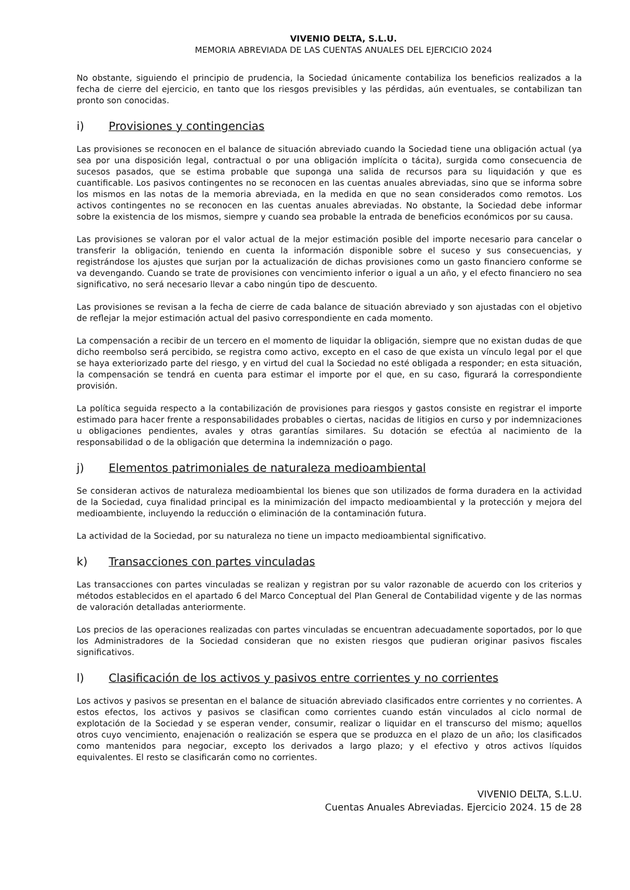VIVENIO DELTA, S.L.U.
MEMORIA ABREVIADA DE LAS CUENTAS ANUALES DEL EJERCICIO 2024
No obstante, siguiendo el principio de prudencia, la Sociedad únicamente contabiliza los beneficios realizados a la fecha de cierre del ejercicio, en tanto que los riesgos previsibles y las pérdidas, aún eventuales, se contabilizan tan pronto son conocidas.
i) Provisiones y contingencias
Las provisiones se reconocen en el balance de situación abreviado cuando la Sociedad tiene una obligación actual (ya sea por una disposición legal, contractual o por una obligación implícita o tácita), surgida como consecuencia de sucesos pasados, que se estima probable que suponga una salida de recursos para su liquidación y que es cuantificable. Los pasivos contingentes no se reconocen en las cuentas anuales abreviadas, sino que se informa sobre los mismos en las notas de la memoria abreviada, en la medida en que no sean considerados como remotos. Los activos contingentes no se reconocen en las cuentas anuales abreviadas. No obstante, la Sociedad debe informar sobre la existencia de los mismos, siempre y cuando sea probable la entrada de beneficios económicos por su causa.
Las provisiones se valoran por el valor actual de la mejor estimación posible del importe necesario para cancelar o transferir la obligación, teniendo en cuenta la información disponible sobre el suceso y sus consecuencias, y registrándose los ajustes que surjan por la actualización de dichas provisiones como un gasto financiero conforme se va devengando. Cuando se trate de provisiones con vencimiento inferior o igual a un año, y el efecto financiero no sea significativo, no será necesario llevar a cabo ningún tipo de descuento.
Las provisiones se revisan a la fecha de cierre de cada balance de situación abreviado y son ajustadas con el objetivo de reflejar la mejor estimación actual del pasivo correspondiente en cada momento.
La compensación a recibir de un tercero en el momento de liquidar la obligación, siempre que no existan dudas de que dicho reembolso será percibido, se registra como activo, excepto en el caso de que exista un vínculo legal por el que se haya exteriorizado parte del riesgo, y en virtud del cual la Sociedad no esté obligada a responder; en esta situación, la compensación se tendrá en cuenta para estimar el importe por el que, en su caso, figurará la correspondiente provisión.
La política seguida respecto a la contabilización de provisiones para riesgos y gastos consiste en registrar el importe estimado para hacer frente a responsabilidades probables o ciertas, nacidas de litigios en curso y por indemnizaciones u obligaciones pendientes, avales y otras garantías similares. Su dotación se efectúa al nacimiento de la responsabilidad o de la obligación que determina la indemnización o pago.
j) Elementos patrimoniales de naturaleza medioambiental
Se consideran activos de naturaleza medioambiental los bienes que son utilizados de forma duradera en la actividad de la Sociedad, cuya finalidad principal es la minimización del impacto medioambiental y la protección y mejora del medioambiente, incluyendo la reducción o eliminación de la contaminación futura.
La actividad de la Sociedad, por su naturaleza no tiene un impacto medioambiental significativo.
k) Transacciones con partes vinculadas
Las transacciones con partes vinculadas se realizan y registran por su valor razonable de acuerdo con los criterios y métodos establecidos en el apartado 6 del Marco Conceptual del Plan General de Contabilidad vigente y de las normas de valoración detalladas anteriormente.
Los precios de las operaciones realizadas con partes vinculadas se encuentran adecuadamente soportados, por lo que los Administradores de la Sociedad consideran que no existen riesgos que pudieran originar pasivos fiscales significativos.
l) Clasificación de los activos y pasivos entre corrientes y no corrientes
Los activos y pasivos se presentan en el balance de situación abreviado clasificados entre corrientes y no corrientes. A estos efectos, los activos y pasivos se clasifican como corrientes cuando están vinculados al ciclo normal de explotación de la Sociedad y se esperan vender, consumir, realizar o liquidar en el transcurso del mismo; aquellos otros cuyo vencimiento, enajenación o realización se espera que se produzca en el plazo de un año; los clasificados como mantenidos para negociar, excepto los derivados a largo plazo; y el efectivo y otros activos líquidos equivalentes. El resto se clasificarán como no corrientes.
VIVENIO DELTA, S.L.U.
Cuentas Anuales Abreviadas. Ejercicio 2024. 15 de 28